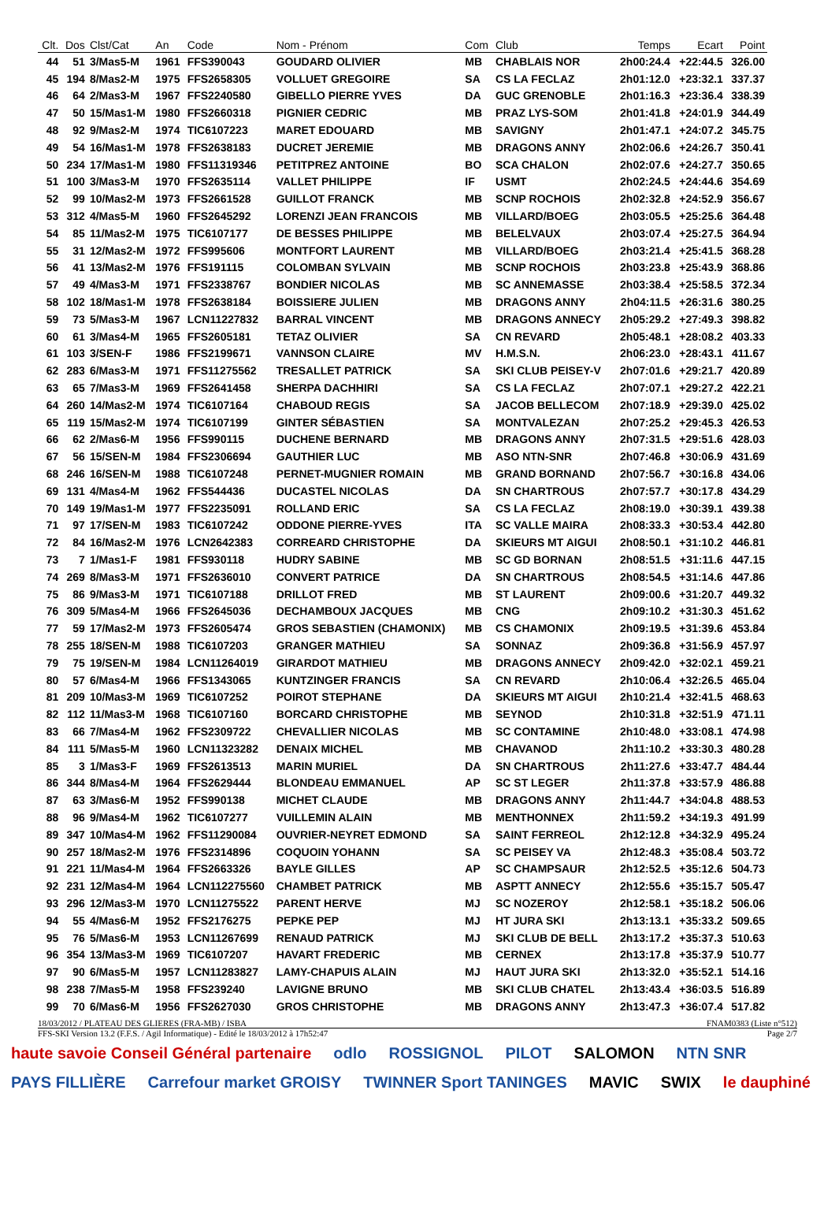| Clt. | Dos | Clst/Cat | An | Code | Nom - Prénom | Com | Club | Temps | Ecart | Point |
| --- | --- | --- | --- | --- | --- | --- | --- | --- | --- | --- |
| 44 | 51 | 3/Mas5-M | 1961 | FFS390043 | GOUDARD OLIVIER | MB | CHABLAIS NOR | 2h00:24.4 | +22:44.5 | 326.00 |
| 45 | 194 | 8/Mas2-M | 1975 | FFS2658305 | VOLLUET GREGOIRE | SA | CS LA FECLAZ | 2h01:12.0 | +23:32.1 | 337.37 |
| 46 | 64 | 2/Mas3-M | 1967 | FFS2240580 | GIBELLO PIERRE YVES | DA | GUC GRENOBLE | 2h01:16.3 | +23:36.4 | 338.39 |
| 47 | 50 | 15/Mas1-M | 1980 | FFS2660318 | PIGNIER CEDRIC | MB | PRAZ LYS-SOM | 2h01:41.8 | +24:01.9 | 344.49 |
| 48 | 92 | 9/Mas2-M | 1974 | TIC6107223 | MARET EDOUARD | MB | SAVIGNY | 2h01:47.1 | +24:07.2 | 345.75 |
| 49 | 54 | 16/Mas1-M | 1978 | FFS2638183 | DUCRET JEREMIE | MB | DRAGONS ANNY | 2h02:06.6 | +24:26.7 | 350.41 |
| 50 | 234 | 17/Mas1-M | 1980 | FFS11319346 | PETITPREZ ANTOINE | BO | SCA CHALON | 2h02:07.6 | +24:27.7 | 350.65 |
| 51 | 100 | 3/Mas3-M | 1970 | FFS2635114 | VALLET PHILIPPE | IF | USMT | 2h02:24.5 | +24:44.6 | 354.69 |
| 52 | 99 | 10/Mas2-M | 1973 | FFS2661528 | GUILLOT FRANCK | MB | SCNP ROCHOIS | 2h02:32.8 | +24:52.9 | 356.67 |
| 53 | 312 | 4/Mas5-M | 1960 | FFS2645292 | LORENZI JEAN FRANCOIS | MB | VILLARD/BOEG | 2h03:05.5 | +25:25.6 | 364.48 |
| 54 | 85 | 11/Mas2-M | 1975 | TIC6107177 | DE BESSES PHILIPPE | MB | BELELVAUX | 2h03:07.4 | +25:27.5 | 364.94 |
| 55 | 31 | 12/Mas2-M | 1972 | FFS995606 | MONTFORT LAURENT | MB | VILLARD/BOEG | 2h03:21.4 | +25:41.5 | 368.28 |
| 56 | 41 | 13/Mas2-M | 1976 | FFS191115 | COLOMBAN SYLVAIN | MB | SCNP ROCHOIS | 2h03:23.8 | +25:43.9 | 368.86 |
| 57 | 49 | 4/Mas3-M | 1971 | FFS2338767 | BONDIER NICOLAS | MB | SC ANNEMASSE | 2h03:38.4 | +25:58.5 | 372.34 |
| 58 | 102 | 18/Mas1-M | 1978 | FFS2638184 | BOISSIERE JULIEN | MB | DRAGONS ANNY | 2h04:11.5 | +26:31.6 | 380.25 |
| 59 | 73 | 5/Mas3-M | 1967 | LCN11227832 | BARRAL VINCENT | MB | DRAGONS ANNECY | 2h05:29.2 | +27:49.3 | 398.82 |
| 60 | 61 | 3/Mas4-M | 1965 | FFS2605181 | TETAZ OLIVIER | SA | CN REVARD | 2h05:48.1 | +28:08.2 | 403.33 |
| 61 | 103 | 3/SEN-F | 1986 | FFS2199671 | VANNSON CLAIRE | MV | H.M.S.N. | 2h06:23.0 | +28:43.1 | 411.67 |
| 62 | 283 | 6/Mas3-M | 1971 | FFS11275562 | TRESALLET PATRICK | SA | SKI CLUB PEISEY-V | 2h07:01.6 | +29:21.7 | 420.89 |
| 63 | 65 | 7/Mas3-M | 1969 | FFS2641458 | SHERPA DACHHIRI | SA | CS LA FECLAZ | 2h07:07.1 | +29:27.2 | 422.21 |
| 64 | 260 | 14/Mas2-M | 1974 | TIC6107164 | CHABOUD REGIS | SA | JACOB BELLECOM | 2h07:18.9 | +29:39.0 | 425.02 |
| 65 | 119 | 15/Mas2-M | 1974 | TIC6107199 | GINTER SÉBASTIEN | SA | MONTVALEZAN | 2h07:25.2 | +29:45.3 | 426.53 |
| 66 | 62 | 2/Mas6-M | 1956 | FFS990115 | DUCHENE BERNARD | MB | DRAGONS ANNY | 2h07:31.5 | +29:51.6 | 428.03 |
| 67 | 56 | 15/SEN-M | 1984 | FFS2306694 | GAUTHIER LUC | MB | ASO NTN-SNR | 2h07:46.8 | +30:06.9 | 431.69 |
| 68 | 246 | 16/SEN-M | 1988 | TIC6107248 | PERNET-MUGNIER ROMAIN | MB | GRAND BORNAND | 2h07:56.7 | +30:16.8 | 434.06 |
| 69 | 131 | 4/Mas4-M | 1962 | FFS544436 | DUCASTEL NICOLAS | DA | SN CHARTROUS | 2h07:57.7 | +30:17.8 | 434.29 |
| 70 | 149 | 19/Mas1-M | 1977 | FFS2235091 | ROLLAND ERIC | SA | CS LA FECLAZ | 2h08:19.0 | +30:39.1 | 439.38 |
| 71 | 97 | 17/SEN-M | 1983 | TIC6107242 | ODDONE PIERRE-YVES | ITA | SC VALLE MAIRA | 2h08:33.3 | +30:53.4 | 442.80 |
| 72 | 84 | 16/Mas2-M | 1976 | LCN2642383 | CORREARD CHRISTOPHE | DA | SKIEURS MT AIGUI | 2h08:50.1 | +31:10.2 | 446.81 |
| 73 | 7 | 1/Mas1-F | 1981 | FFS930118 | HUDRY SABINE | MB | SC GD BORNAN | 2h08:51.5 | +31:11.6 | 447.15 |
| 74 | 269 | 8/Mas3-M | 1971 | FFS2636010 | CONVERT PATRICE | DA | SN CHARTROUS | 2h08:54.5 | +31:14.6 | 447.86 |
| 75 | 86 | 9/Mas3-M | 1971 | TIC6107188 | DRILLOT FRED | MB | ST LAURENT | 2h09:00.6 | +31:20.7 | 449.32 |
| 76 | 309 | 5/Mas4-M | 1966 | FFS2645036 | DECHAMBOUX JACQUES | MB | CNG | 2h09:10.2 | +31:30.3 | 451.62 |
| 77 | 59 | 17/Mas2-M | 1973 | FFS2605474 | GROS SEBASTIEN (CHAMONIX) | MB | CS CHAMONIX | 2h09:19.5 | +31:39.6 | 453.84 |
| 78 | 255 | 18/SEN-M | 1988 | TIC6107203 | GRANGER MATHIEU | SA | SONNAZ | 2h09:36.8 | +31:56.9 | 457.97 |
| 79 | 75 | 19/SEN-M | 1984 | LCN11264019 | GIRARDOT MATHIEU | MB | DRAGONS ANNECY | 2h09:42.0 | +32:02.1 | 459.21 |
| 80 | 57 | 6/Mas4-M | 1966 | FFS1343065 | KUNTZINGER FRANCIS | SA | CN REVARD | 2h10:06.4 | +32:26.5 | 465.04 |
| 81 | 209 | 10/Mas3-M | 1969 | TIC6107252 | POIROT STEPHANE | DA | SKIEURS MT AIGUI | 2h10:21.4 | +32:41.5 | 468.63 |
| 82 | 112 | 11/Mas3-M | 1968 | TIC6107160 | BORCARD CHRISTOPHE | MB | SEYNOD | 2h10:31.8 | +32:51.9 | 471.11 |
| 83 | 66 | 7/Mas4-M | 1962 | FFS2309722 | CHEVALLIER NICOLAS | MB | SC CONTAMINE | 2h10:48.0 | +33:08.1 | 474.98 |
| 84 | 111 | 5/Mas5-M | 1960 | LCN11323282 | DENAIX MICHEL | MB | CHAVANOD | 2h11:10.2 | +33:30.3 | 480.28 |
| 85 | 3 | 1/Mas3-F | 1969 | FFS2613513 | MARIN MURIEL | DA | SN CHARTROUS | 2h11:27.6 | +33:47.7 | 484.44 |
| 86 | 344 | 8/Mas4-M | 1964 | FFS2629444 | BLONDEAU EMMANUEL | AP | SC ST LEGER | 2h11:37.8 | +33:57.9 | 486.88 |
| 87 | 63 | 3/Mas6-M | 1952 | FFS990138 | MICHET CLAUDE | MB | DRAGONS ANNY | 2h11:44.7 | +34:04.8 | 488.53 |
| 88 | 96 | 9/Mas4-M | 1962 | TIC6107277 | VUILLEMIN ALAIN | MB | MENTHONNEX | 2h11:59.2 | +34:19.3 | 491.99 |
| 89 | 347 | 10/Mas4-M | 1962 | FFS11290084 | OUVRIER-NEYRET EDMOND | SA | SAINT FERREOL | 2h12:12.8 | +34:32.9 | 495.24 |
| 90 | 257 | 18/Mas2-M | 1976 | FFS2314896 | COQUOIN YOHANN | SA | SC PEISEY VA | 2h12:48.3 | +35:08.4 | 503.72 |
| 91 | 221 | 11/Mas4-M | 1964 | FFS2663326 | BAYLE GILLES | AP | SC CHAMPSAUR | 2h12:52.5 | +35:12.6 | 504.73 |
| 92 | 231 | 12/Mas4-M | 1964 | LCN112275560 | CHAMBET PATRICK | MB | ASPTT ANNECY | 2h12:55.6 | +35:15.7 | 505.47 |
| 93 | 296 | 12/Mas3-M | 1970 | LCN11275522 | PARENT HERVE | MJ | SC NOZEROY | 2h12:58.1 | +35:18.2 | 506.06 |
| 94 | 55 | 4/Mas6-M | 1952 | FFS2176275 | PEPKE PEP | MJ | HT JURA SKI | 2h13:13.1 | +35:33.2 | 509.65 |
| 95 | 76 | 5/Mas6-M | 1953 | LCN11267699 | RENAUD PATRICK | MJ | SKI CLUB DE BELL | 2h13:17.2 | +35:37.3 | 510.63 |
| 96 | 354 | 13/Mas3-M | 1969 | TIC6107207 | HAVART FREDERIC | MB | CERNEX | 2h13:17.8 | +35:37.9 | 510.77 |
| 97 | 90 | 6/Mas5-M | 1957 | LCN11283827 | LAMY-CHAPUIS ALAIN | MJ | HAUT JURA SKI | 2h13:32.0 | +35:52.1 | 514.16 |
| 98 | 238 | 7/Mas5-M | 1958 | FFS239240 | LAVIGNE BRUNO | MB | SKI CLUB CHATEL | 2h13:43.4 | +36:03.5 | 516.89 |
| 99 | 70 | 6/Mas6-M | 1956 | FFS2627030 | GROS CHRISTOPHE | MB | DRAGONS ANNY | 2h13:47.3 | +36:07.4 | 517.82 |
18/03/2012 / PLATEAU DES GLIERES (FRA-MB) / ISBA FNAM0383 (Liste n°512)
FFS-SKI Version 13.2 (F.F.S. / Agil Informatique) - Edité le 18/03/2012 à 17h52:47 Page 2/7
haute savoie Conseil Général partenaire odlo ROSSIGNOL PILOT SALOMON NTN SNR PAYS FILLIÈRE Carrefour market GROISY TWINNER Sport TANINGES MAVIC SWIX le dauphiné